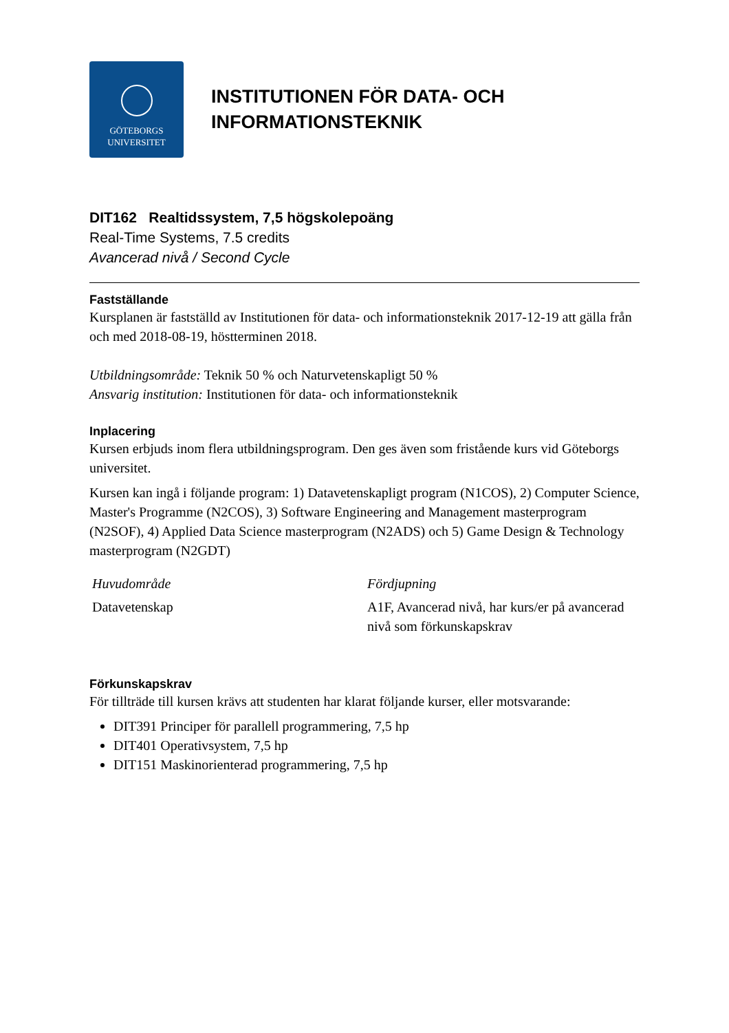GÖTEBORGS
UNIVERSITET
INSTITUTIONEN FÖR DATA- OCH
INFORMATIONSTEKNIK
DIT162 Realtidssystem, 7,5 högskolepoäng
Real-Time Systems, 7.5 credits
Avancerad nivå / Second Cycle
Fastställande
Kursplanen är fastställd av Institutionen för data- och informationsteknik 2017-12-19 att gälla från och med 2018-08-19, höstterminen 2018.
Utbildningsområde: Teknik 50 % och Naturvetenskapligt 50 %
Ansvarig institution: Institutionen för data- och informationsteknik
Inplacering
Kursen erbjuds inom flera utbildningsprogram. Den ges även som fristående kurs vid Göteborgs universitet.
Kursen kan ingå i följande program: 1) Datavetenskapligt program (N1COS), 2) Computer Science, Master's Programme (N2COS), 3) Software Engineering and Management masterprogram (N2SOF), 4) Applied Data Science masterprogram (N2ADS) och 5) Game Design & Technology masterprogram (N2GDT)
Huvudområde
Datavetenskap
Fördjupning
A1F, Avancerad nivå, har kurs/er på avancerad nivå som förkunskapskrav
Förkunskapskrav
För tillträde till kursen krävs att studenten har klarat följande kurser, eller motsvarande:
DIT391 Principer för parallell programmering, 7,5 hp
DIT401 Operativsystem, 7,5 hp
DIT151 Maskinorienterad programmering, 7,5 hp